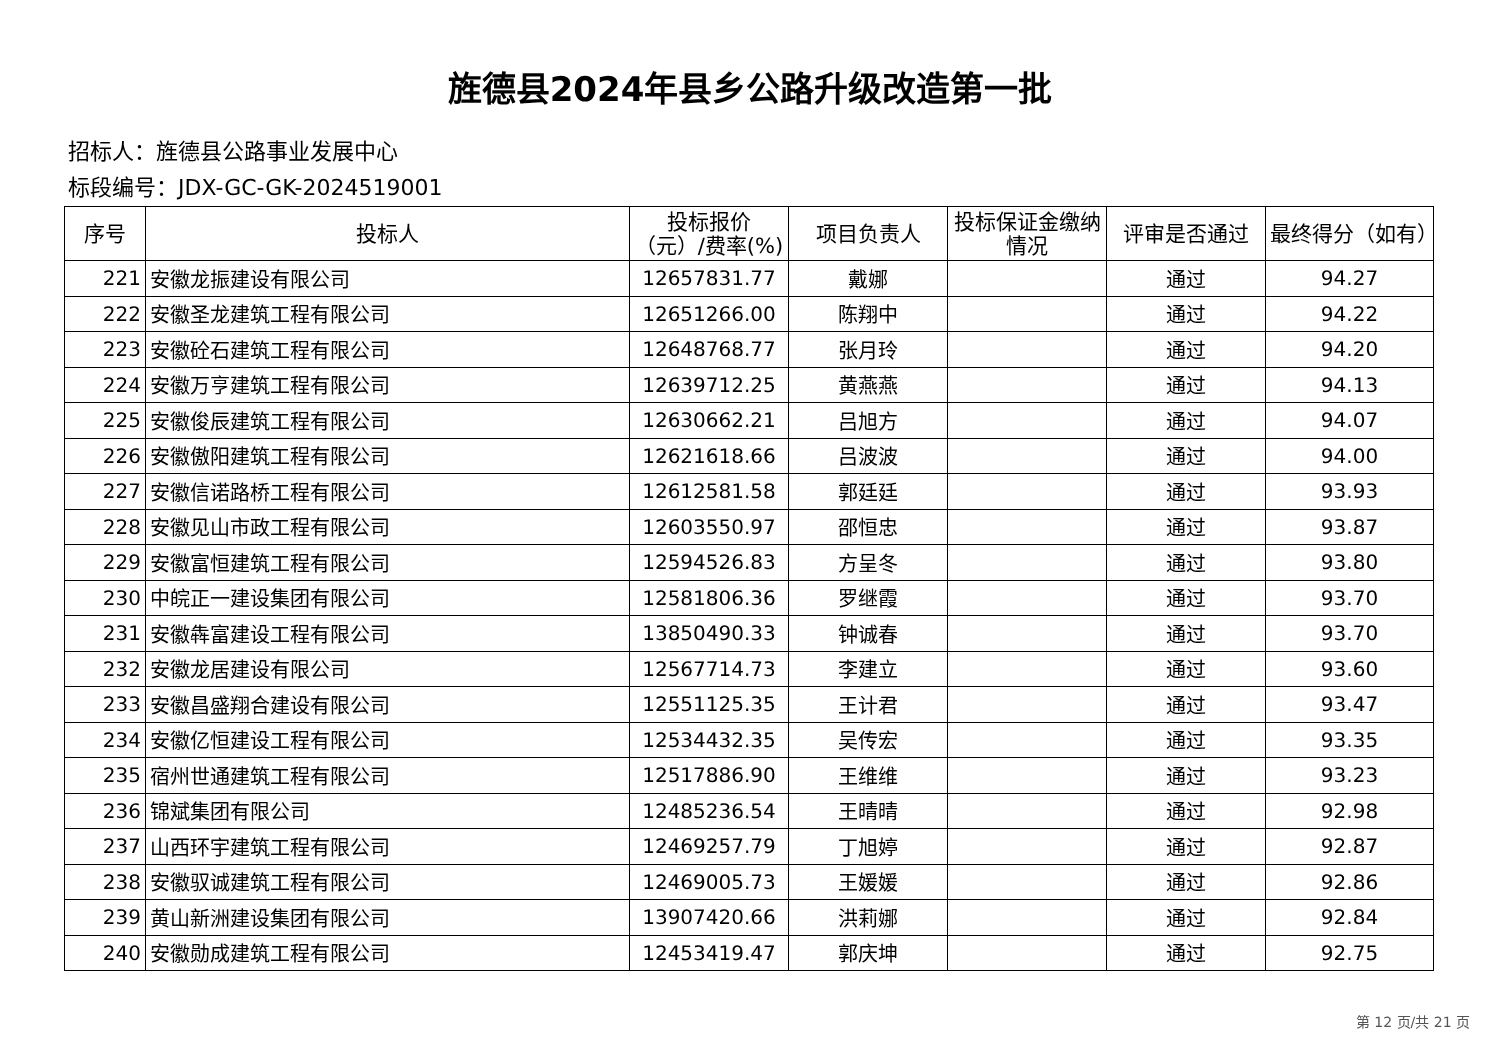旌德县2024年县乡公路升级改造第一批
招标人：旌德县公路事业发展中心
标段编号：JDX-GC-GK-2024519001
| 序号 | 投标人 | 投标报价（元）/费率(%) | 项目负责人 | 投标保证金缴纳情况 | 评审是否通过 | 最终得分（如有） |
| --- | --- | --- | --- | --- | --- | --- |
| 221 | 安徽龙振建设有限公司 | 12657831.77 | 戴娜 | | 通过 | 94.27 |
| 222 | 安徽圣龙建筑工程有限公司 | 12651266.00 | 陈翔中 | | 通过 | 94.22 |
| 223 | 安徽砼石建筑工程有限公司 | 12648768.77 | 张月玲 | | 通过 | 94.20 |
| 224 | 安徽万亨建筑工程有限公司 | 12639712.25 | 黄燕燕 | | 通过 | 94.13 |
| 225 | 安徽俊辰建筑工程有限公司 | 12630662.21 | 吕旭方 | | 通过 | 94.07 |
| 226 | 安徽傲阳建筑工程有限公司 | 12621618.66 | 吕波波 | | 通过 | 94.00 |
| 227 | 安徽信诺路桥工程有限公司 | 12612581.58 | 郭廷廷 | | 通过 | 93.93 |
| 228 | 安徽见山市政工程有限公司 | 12603550.97 | 邵恒忠 | | 通过 | 93.87 |
| 229 | 安徽富恒建筑工程有限公司 | 12594526.83 | 方呈冬 | | 通过 | 93.80 |
| 230 | 中皖正一建设集团有限公司 | 12581806.36 | 罗继霞 | | 通过 | 93.70 |
| 231 | 安徽犇富建设工程有限公司 | 13850490.33 | 钟诚春 | | 通过 | 93.70 |
| 232 | 安徽龙居建设有限公司 | 12567714.73 | 李建立 | | 通过 | 93.60 |
| 233 | 安徽昌盛翔合建设有限公司 | 12551125.35 | 王计君 | | 通过 | 93.47 |
| 234 | 安徽亿恒建设工程有限公司 | 12534432.35 | 吴传宏 | | 通过 | 93.35 |
| 235 | 宿州世通建筑工程有限公司 | 12517886.90 | 王维维 | | 通过 | 93.23 |
| 236 | 锦斌集团有限公司 | 12485236.54 | 王晴晴 | | 通过 | 92.98 |
| 237 | 山西环宇建筑工程有限公司 | 12469257.79 | 丁旭婷 | | 通过 | 92.87 |
| 238 | 安徽驭诚建筑工程有限公司 | 12469005.73 | 王媛媛 | | 通过 | 92.86 |
| 239 | 黄山新洲建设集团有限公司 | 13907420.66 | 洪莉娜 | | 通过 | 92.84 |
| 240 | 安徽勋成建筑工程有限公司 | 12453419.47 | 郭庆坤 | | 通过 | 92.75 |
第 12 页/共 21 页